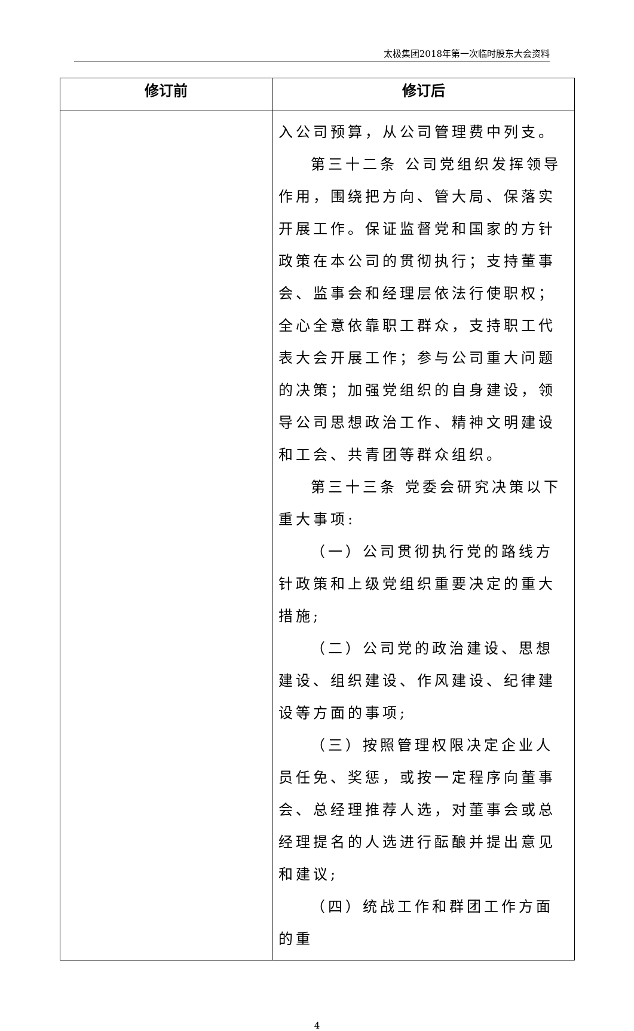太极集团2018年第一次临时股东大会资料
| 修订前 | 修订后 |
| --- | --- |
| | 入公司预算，从公司管理费中列支。 第三十二条 公司党组织发挥领导作用，围绕把方向、管大局、保落实开展工作。保证监督党和国家的方针政策在本公司的贯彻执行；支持董事会、监事会和经理层依法行使职权；全心全意依靠职工群众，支持职工代表大会开展工作；参与公司重大问题的决策；加强党组织的自身建设，领导公司思想政治工作、精神文明建设和工会、共青团等群众组织。 第三十三条 党委会研究决策以下重大事项: （一）公司贯彻执行党的路线方针政策和上级党组织重要决定的重大措施; （二）公司党的政治建设、思想建设、组织建设、作风建设、纪律建设等方面的事项; （三）按照管理权限决定企业人员任免、奖惩，或按一定程序向董事会、总经理推荐人选，对董事会或总经理提名的人选进行酝酿并提出意见和建议; （四）统战工作和群团工作方面的重 |
4